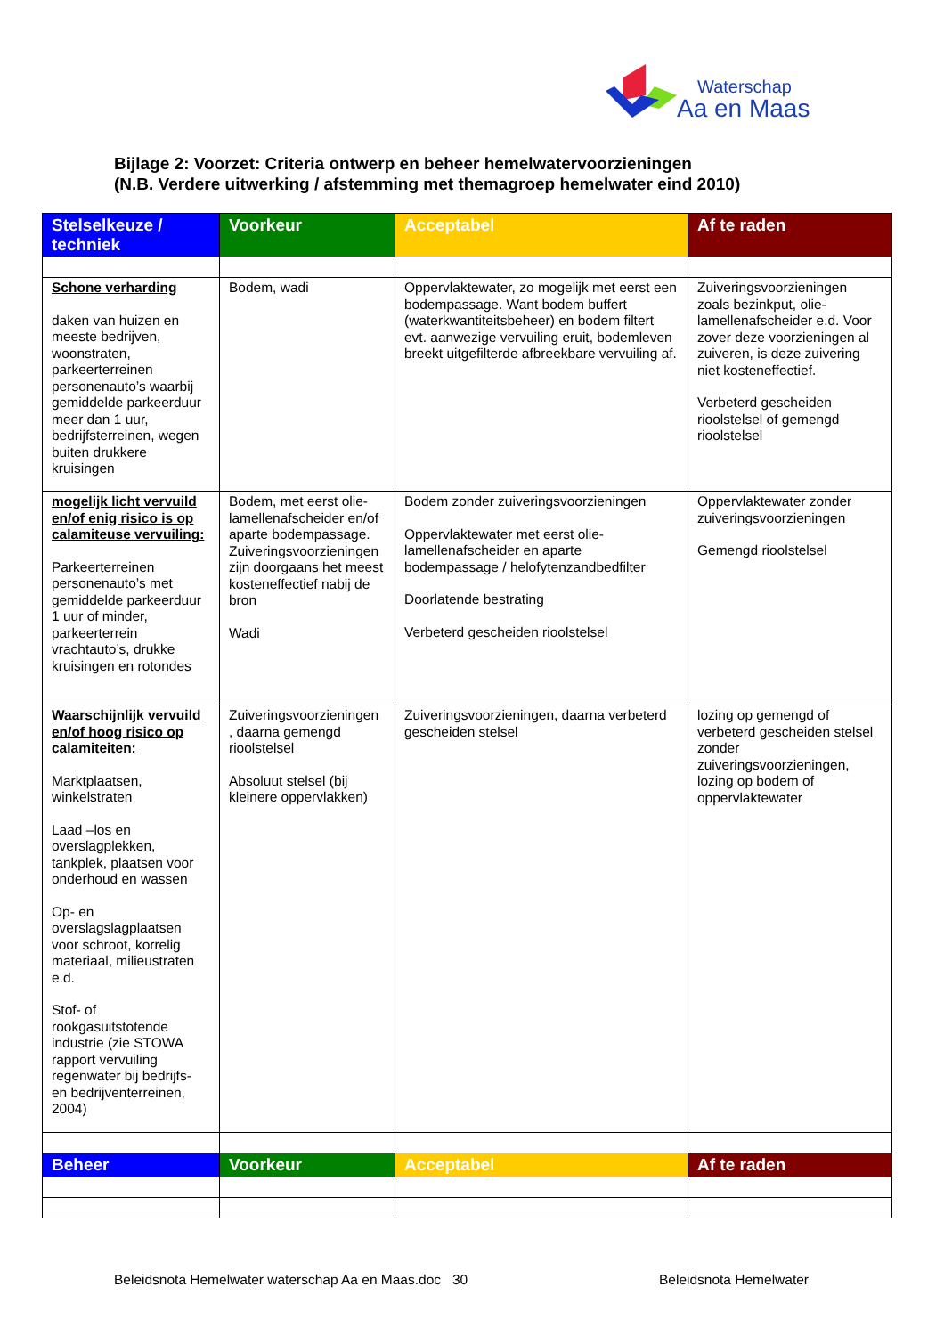Waterschap
Aa en Maas
Bijlage 2: Voorzet: Criteria ontwerp en beheer hemelwatervoorzieningen
(N.B. Verdere uitwerking / afstemming met themagroep hemelwater eind 2010)
| Stelselkeuze / techniek | Voorkeur | Acceptabel | Af te raden |
| --- | --- | --- | --- |
| Schone verharding daken van huizen en meeste bedrijven, woonstraten, parkeerterreinen personenauto’s waarbij gemiddelde parkeerduur meer dan 1 uur, bedrijfsterreinen, wegen buiten drukkere kruisingen | Bodem, wadi | Oppervlaktewater, zo mogelijk met eerst een bodempassage. Want bodem buffert (waterkwantiteitsbeheer) en bodem filtert evt. aanwezige vervuiling eruit, bodemleven breekt uitgefilterde afbreekbare vervuiling af. | Zuiveringsvoorzieningen zoals bezinkput, olie-lamellenafscheider e.d. Voor zover deze voorzieningen al zuiveren, is deze zuivering niet kosteneffectief. Verbeterd gescheiden rioolstelsel of gemengd rioolstelsel |
| mogelijk licht vervuild en/of enig risico is op calamiteuse vervuiling: Parkeerterreinen personenauto’s met gemiddelde parkeerduur 1 uur of minder, parkeerterrein vrachtauto’s, drukke kruisingen en rotondes | Bodem, met eerst olie-lamellenafscheider en/of aparte bodempassage. Zuiveringsvoorzieningen zijn doorgaans het meest kosteneffectief nabij de bron Wadi | Bodem zonder zuiveringsvoorzieningen Oppervlaktewater met eerst olie-lamellenafscheider en aparte bodempassage / helofytenzandbedfilter Doorlatende bestrating Verbeterd gescheiden rioolstelsel | Oppervlaktewater zonder zuiveringsvoorzieningen Gemengd rioolstelsel |
| Waarschijnlijk vervuild en/of hoog risico op calamiteiten: Marktplaatsen, winkelstraten Laad –los en overslagplekken, tankplek, plaatsen voor onderhoud en wassen Op- en overslagslagplaatsen voor schroot, korrelig materiaal, milieustraten e.d. Stof- of rookgasuitstotende industrie (zie STOWA rapport vervuiling regenwater bij bedrijfs- en bedrijventerreinen, 2004) | Zuiveringsvoorzieningen , daarna gemengd rioolstelsel Absoluut stelsel (bij kleinere oppervlakken) | Zuiveringsvoorzieningen, daarna verbeterd gescheiden stelsel | lozing op gemengd of verbeterd gescheiden stelsel zonder zuiveringsvoorzieningen, lozing op bodem of oppervlaktewater |
| Beheer | Voorkeur | Acceptabel | Af te raden |
Beleidsnota Hemelwater waterschap Aa en Maas.doc 30 Beleidsnota Hemelwater